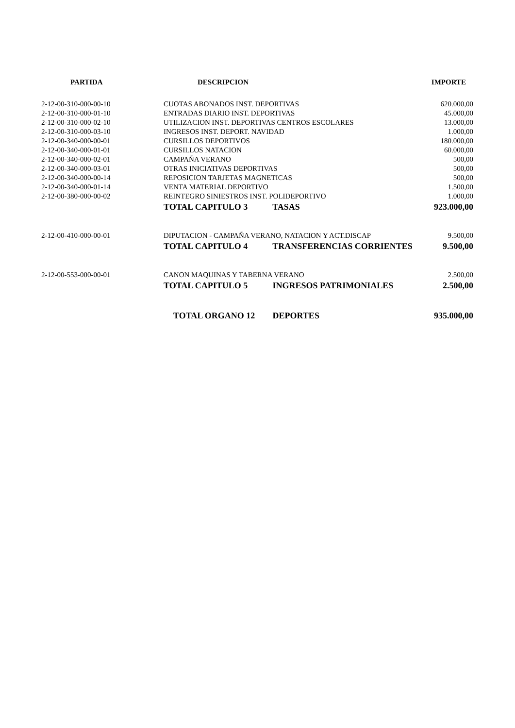| PARTIDA | DESCRIPCION | IMPORTE |
| --- | --- | --- |
| 2-12-00-310-000-00-10 | CUOTAS ABONADOS INST. DEPORTIVAS | 620.000,00 |
| 2-12-00-310-000-01-10 | ENTRADAS DIARIO INST. DEPORTIVAS | 45.000,00 |
| 2-12-00-310-000-02-10 | UTILIZACION INST. DEPORTIVAS CENTROS ESCOLARES | 13.000,00 |
| 2-12-00-310-000-03-10 | INGRESOS INST. DEPORT. NAVIDAD | 1.000,00 |
| 2-12-00-340-000-00-01 | CURSILLOS DEPORTIVOS | 180.000,00 |
| 2-12-00-340-000-01-01 | CURSILLOS NATACION | 60.000,00 |
| 2-12-00-340-000-02-01 | CAMPAÑA VERANO | 500,00 |
| 2-12-00-340-000-03-01 | OTRAS INICIATIVAS DEPORTIVAS | 500,00 |
| 2-12-00-340-000-00-14 | REPOSICION TARJETAS MAGNETICAS | 500,00 |
| 2-12-00-340-000-01-14 | VENTA MATERIAL DEPORTIVO | 1.500,00 |
| 2-12-00-380-000-00-02 | REINTEGRO SINIESTROS INST. POLIDEPORTIVO | 1.000,00 |
| | TOTAL CAPITULO 3 TASAS | 923.000,00 |
| 2-12-00-410-000-00-01 | DIPUTACION - CAMPAÑA VERANO, NATACION Y ACT.DISCAP | 9.500,00 |
| | TOTAL CAPITULO 4 TRANSFERENCIAS CORRIENTES | 9.500,00 |
| 2-12-00-553-000-00-01 | CANON MAQUINAS Y TABERNA VERANO | 2.500,00 |
| | TOTAL CAPITULO 5 INGRESOS PATRIMONIALES | 2.500,00 |
| | TOTAL ORGANO 12 DEPORTES | 935.000,00 |